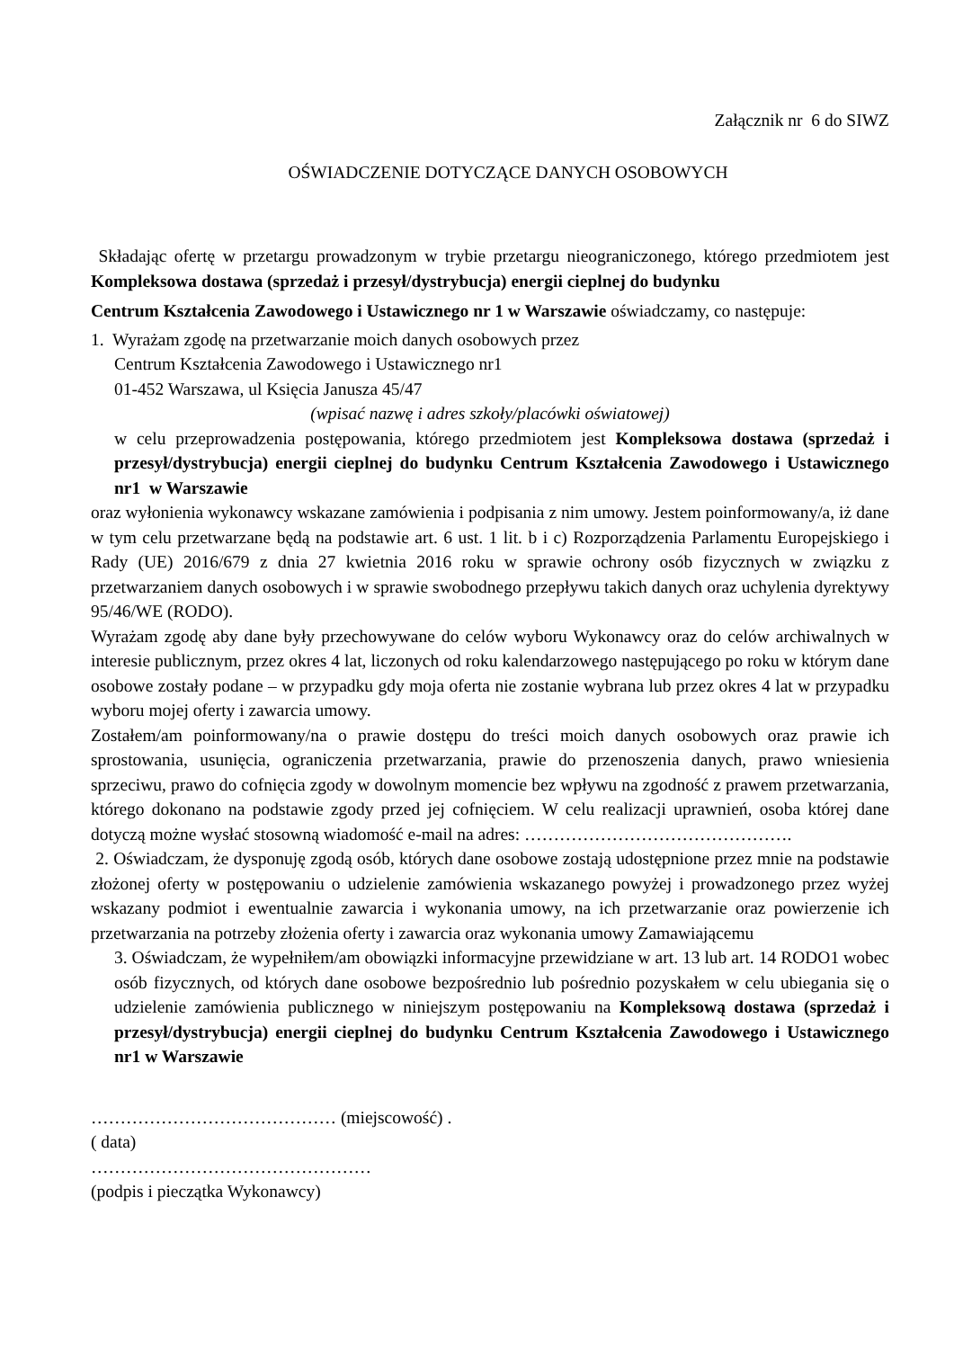Załącznik nr 6 do SIWZ
OŚWIADCZENIE DOTYCZĄCE DANYCH OSOBOWYCH
Składając ofertę w przetargu prowadzonym w trybie przetargu nieograniczonego, którego przedmiotem jest Kompleksowa dostawa (sprzedaż i przesył/dystrybucja) energii cieplnej do budynku
Centrum Kształcenia Zawodowego i Ustawicznego nr 1 w Warszawie oświadczamy, co następuje:
1. Wyrażam zgodę na przetwarzanie moich danych osobowych przez
Centrum Kształcenia Zawodowego i Ustawicznego nr1
01-452 Warszawa, ul Księcia Janusza 45/47
(wpisać nazwę i adres szkoły/placówki oświatowej)
w celu przeprowadzenia postępowania, którego przedmiotem jest Kompleksowa dostawa (sprzedaż i przesył/dystrybucja) energii cieplnej do budynku Centrum Kształcenia Zawodowego i Ustawicznego nr1 w Warszawie
oraz wyłonienia wykonawcy wskazane zamówienia i podpisania z nim umowy. Jestem poinformowany/a, iż dane w tym celu przetwarzane będą na podstawie art. 6 ust. 1 lit. b i c) Rozporządzenia Parlamentu Europejskiego i Rady (UE) 2016/679 z dnia 27 kwietnia 2016 roku w sprawie ochrony osób fizycznych w związku z przetwarzaniem danych osobowych i w sprawie swobodnego przepływu takich danych oraz uchylenia dyrektywy 95/46/WE (RODO).
Wyrażam zgodę aby dane były przechowywane do celów wyboru Wykonawcy oraz do celów archiwalnych w interesie publicznym, przez okres 4 lat, liczonych od roku kalendarzowego następującego po roku w którym dane osobowe zostały podane – w przypadku gdy moja oferta nie zostanie wybrana lub przez okres 4 lat w przypadku wyboru mojej oferty i zawarcia umowy.
Zostałem/am poinformowany/na o prawie dostępu do treści moich danych osobowych oraz prawie ich sprostowania, usunięcia, ograniczenia przetwarzania, prawie do przenoszenia danych, prawo wniesienia sprzeciwu, prawo do cofnięcia zgody w dowolnym momencie bez wpływu na zgodność z prawem przetwarzania, którego dokonano na podstawie zgody przed jej cofnięciem. W celu realizacji uprawnień, osoba której dane dotyczą możne wysłać stosowną wiadomość e-mail na adres: ……………………………………….
2. Oświadczam, że dysponuję zgodą osób, których dane osobowe zostają udostępnione przez mnie na podstawie złożonej oferty w postępowaniu o udzielenie zamówienia wskazanego powyżej i prowadzonego przez wyżej wskazany podmiot i ewentualnie zawarcia i wykonania umowy, na ich przetwarzanie oraz powierzenie ich przetwarzania na potrzeby złożenia oferty i zawarcia oraz wykonania umowy Zamawiającemu
3. Oświadczam, że wypełniłem/am obowiązki informacyjne przewidziane w art. 13 lub art. 14 RODO1 wobec osób fizycznych, od których dane osobowe bezpośrednio lub pośrednio pozyskałem w celu ubiegania się o udzielenie zamówienia publicznego w niniejszym postępowaniu na Kompleksową dostawa (sprzedaż i przesył/dystrybucja) energii cieplnej do budynku Centrum Kształcenia Zawodowego i Ustawicznego nr1 w Warszawie
…………………………………… (miejscowość) .
( data)
…………………………………………
(podpis i pieczątka Wykonawcy)